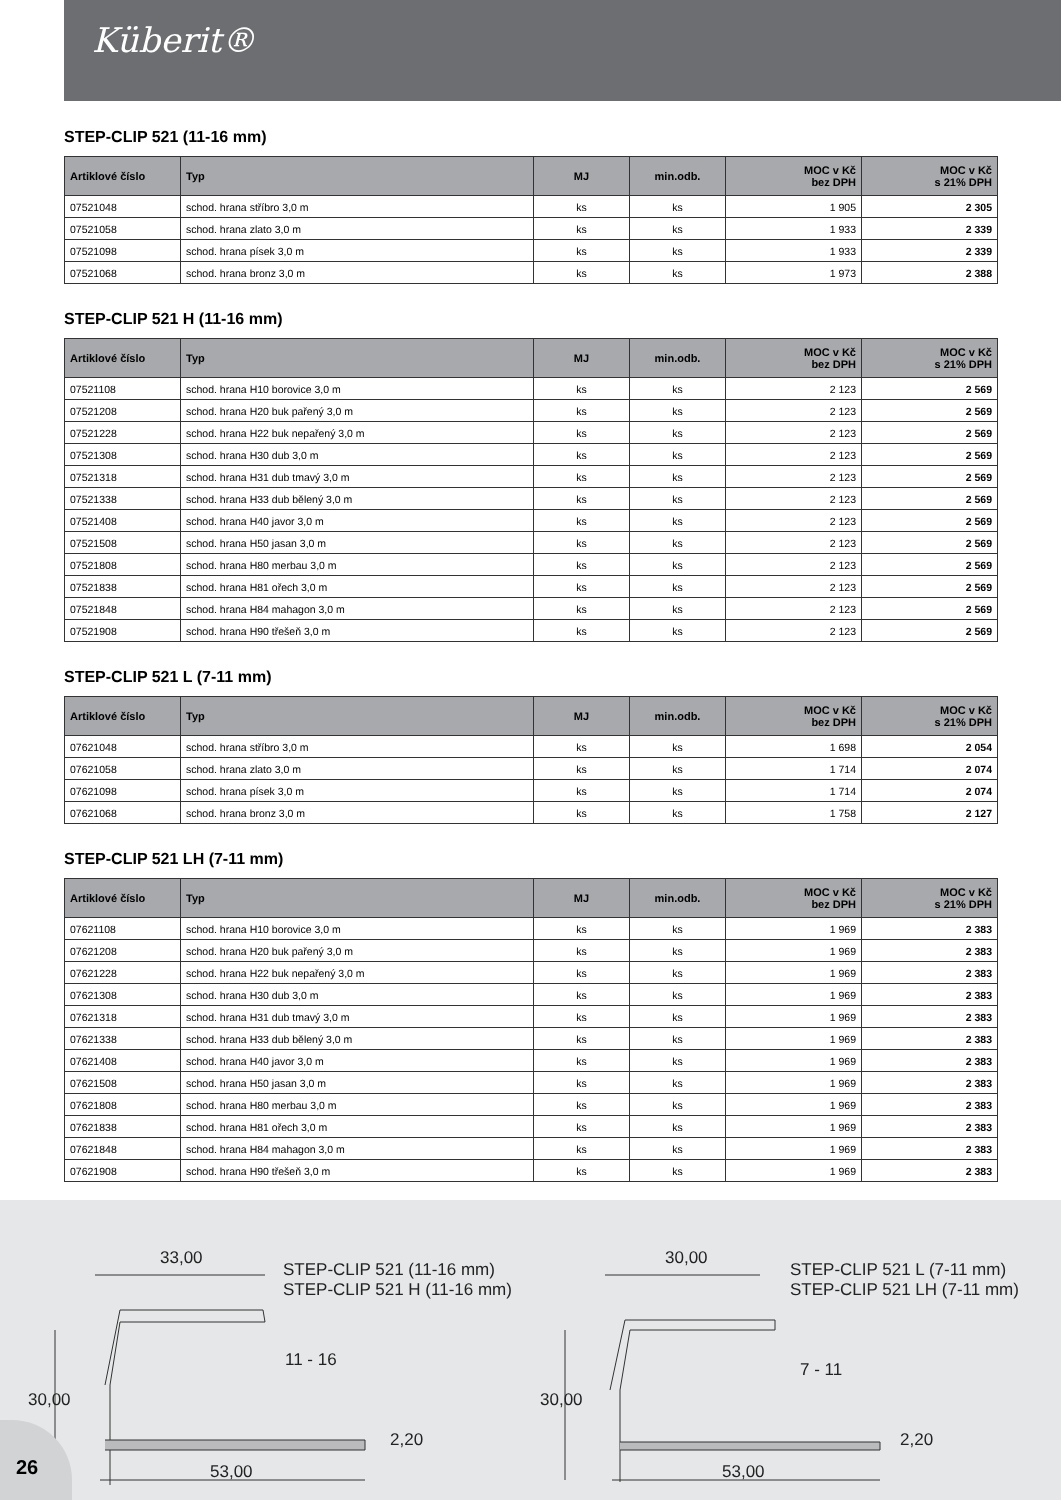Küberit®
STEP-CLIP 521 (11-16 mm)
| Artiklové číslo | Typ | MJ | min.odb. | MOC v Kč bez DPH | MOC v Kč s 21% DPH |
| --- | --- | --- | --- | --- | --- |
| 07521048 | schod. hrana stříbro 3,0 m | ks | ks | 1 905 | 2 305 |
| 07521058 | schod. hrana zlato 3,0 m | ks | ks | 1 933 | 2 339 |
| 07521098 | schod. hrana písek 3,0 m | ks | ks | 1 933 | 2 339 |
| 07521068 | schod. hrana bronz 3,0 m | ks | ks | 1 973 | 2 388 |
STEP-CLIP 521 H (11-16 mm)
| Artiklové číslo | Typ | MJ | min.odb. | MOC v Kč bez DPH | MOC v Kč s 21% DPH |
| --- | --- | --- | --- | --- | --- |
| 07521108 | schod. hrana H10 borovice 3,0 m | ks | ks | 2 123 | 2 569 |
| 07521208 | schod. hrana H20 buk pařený 3,0 m | ks | ks | 2 123 | 2 569 |
| 07521228 | schod. hrana H22 buk nepařený 3,0 m | ks | ks | 2 123 | 2 569 |
| 07521308 | schod. hrana H30 dub 3,0 m | ks | ks | 2 123 | 2 569 |
| 07521318 | schod. hrana H31 dub tmavý 3,0 m | ks | ks | 2 123 | 2 569 |
| 07521338 | schod. hrana H33 dub bělený 3,0 m | ks | ks | 2 123 | 2 569 |
| 07521408 | schod. hrana H40 javor 3,0 m | ks | ks | 2 123 | 2 569 |
| 07521508 | schod. hrana H50 jasan 3,0 m | ks | ks | 2 123 | 2 569 |
| 07521808 | schod. hrana H80 merbau 3,0 m | ks | ks | 2 123 | 2 569 |
| 07521838 | schod. hrana H81 ořech 3,0 m | ks | ks | 2 123 | 2 569 |
| 07521848 | schod. hrana H84 mahagon 3,0 m | ks | ks | 2 123 | 2 569 |
| 07521908 | schod. hrana H90 třešeň 3,0 m | ks | ks | 2 123 | 2 569 |
STEP-CLIP 521 L (7-11 mm)
| Artiklové číslo | Typ | MJ | min.odb. | MOC v Kč bez DPH | MOC v Kč s 21% DPH |
| --- | --- | --- | --- | --- | --- |
| 07621048 | schod. hrana stříbro 3,0 m | ks | ks | 1 698 | 2 054 |
| 07621058 | schod. hrana zlato 3,0 m | ks | ks | 1 714 | 2 074 |
| 07621098 | schod. hrana písek 3,0 m | ks | ks | 1 714 | 2 074 |
| 07621068 | schod. hrana bronz 3,0 m | ks | ks | 1 758 | 2 127 |
STEP-CLIP 521 LH (7-11 mm)
| Artiklové číslo | Typ | MJ | min.odb. | MOC v Kč bez DPH | MOC v Kč s 21% DPH |
| --- | --- | --- | --- | --- | --- |
| 07621108 | schod. hrana H10 borovice 3,0 m | ks | ks | 1 969 | 2 383 |
| 07621208 | schod. hrana H20 buk pařený 3,0 m | ks | ks | 1 969 | 2 383 |
| 07621228 | schod. hrana H22 buk nepařený 3,0 m | ks | ks | 1 969 | 2 383 |
| 07621308 | schod. hrana H30 dub 3,0 m | ks | ks | 1 969 | 2 383 |
| 07621318 | schod. hrana H31 dub tmavý 3,0 m | ks | ks | 1 969 | 2 383 |
| 07621338 | schod. hrana H33 dub bělený 3,0 m | ks | ks | 1 969 | 2 383 |
| 07621408 | schod. hrana H40 javor 3,0 m | ks | ks | 1 969 | 2 383 |
| 07621508 | schod. hrana H50 jasan 3,0 m | ks | ks | 1 969 | 2 383 |
| 07621808 | schod. hrana H80 merbau 3,0 m | ks | ks | 1 969 | 2 383 |
| 07621838 | schod. hrana H81 ořech 3,0 m | ks | ks | 1 969 | 2 383 |
| 07621848 | schod. hrana H84 mahagon 3,0 m | ks | ks | 1 969 | 2 383 |
| 07621908 | schod. hrana H90 třešeň 3,0 m | ks | ks | 1 969 | 2 383 |
33,00
STEP-CLIP 521 (11-16 mm)
STEP-CLIP 521 H (11-16 mm)
30,00
11 - 16
2,20
53,00
30,00
STEP-CLIP 521 L (7-11 mm)
STEP-CLIP 521 LH (7-11 mm)
30,00
7 - 11
2,20
53,00
26